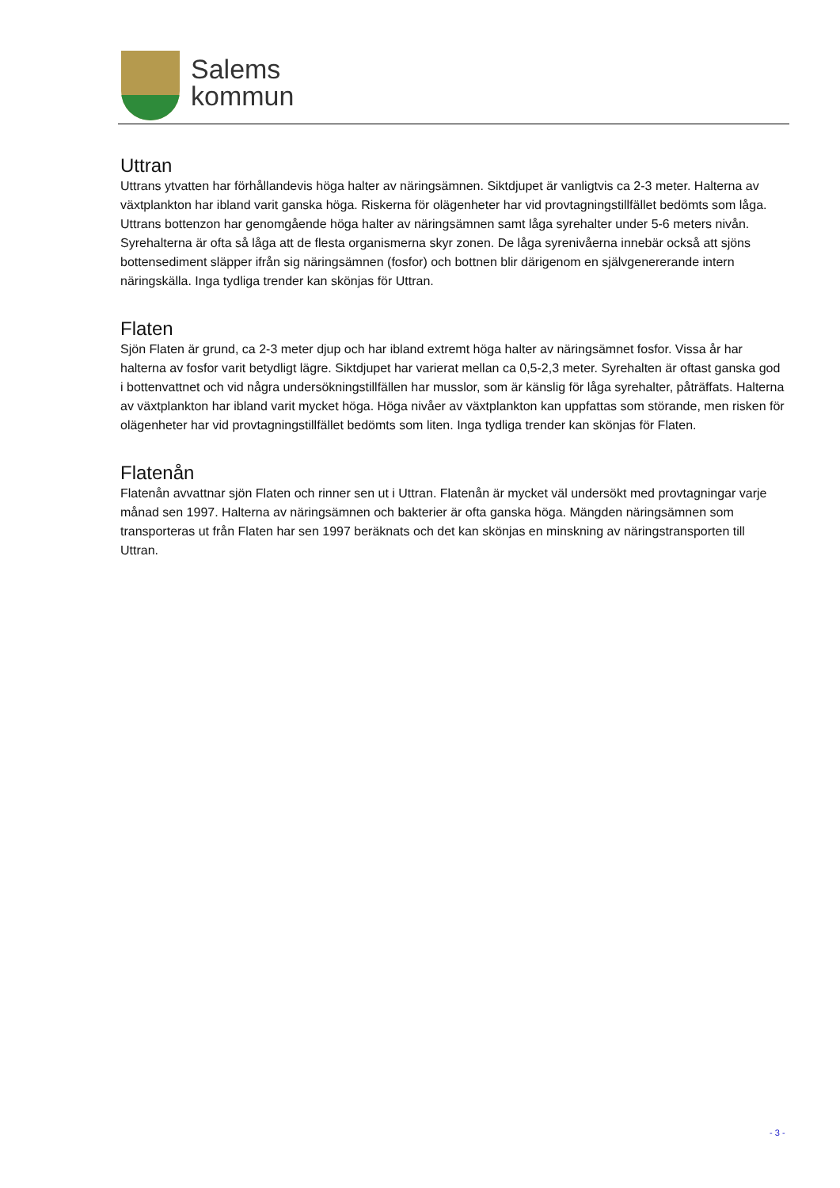Salems
kommun
Uttran
Uttrans ytvatten har förhållandevis höga halter av näringsämnen. Siktdjupet är vanligtvis ca 2-3 meter. Halterna av växtplankton har ibland varit ganska höga. Riskerna för olägenheter har vid provtagningstillfället bedömts som låga. Uttrans bottenzon har genomgående höga halter av näringsämnen samt låga syrehalter under 5-6 meters nivån. Syrehalterna är ofta så låga att de flesta organismerna skyr zonen. De låga syrenivåerna innebär också att sjöns bottensediment släpper ifrån sig näringsämnen (fosfor) och bottnen blir därigenom en självgenererande intern näringskälla. Inga tydliga trender kan skönjas för Uttran.
Flaten
Sjön Flaten är grund, ca 2-3 meter djup och har ibland extremt höga halter av näringsämnet fosfor. Vissa år har halterna av fosfor varit betydligt lägre. Siktdjupet har varierat mellan ca 0,5-2,3 meter. Syrehalten är oftast ganska god i bottenvattnet och vid några undersökningstillfällen har musslor, som är känslig för låga syrehalter, påträffats. Halterna av växtplankton har ibland varit mycket höga. Höga nivåer av växtplankton kan uppfattas som störande, men risken för olägenheter har vid provtagningstillfället bedömts som liten. Inga tydliga trender kan skönjas för Flaten.
Flatenån
Flatenån avvattnar sjön Flaten och rinner sen ut i Uttran. Flatenån är mycket väl undersökt med provtagningar varje månad sen 1997. Halterna av näringsämnen och bakterier är ofta ganska höga. Mängden näringsämnen som transporteras ut från Flaten har sen 1997 beräknats och det kan skönjas en minskning av näringstransporten till Uttran.
- 3 -